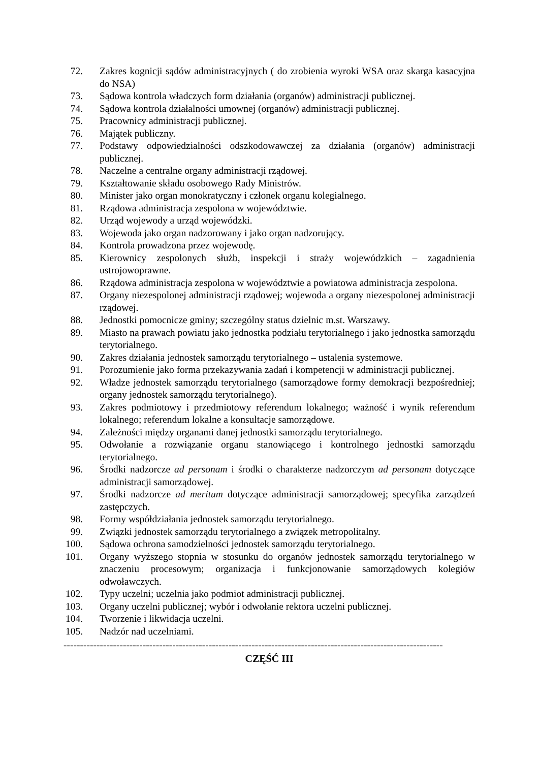72. Zakres kognicji sądów administracyjnych ( do zrobienia wyroki WSA oraz skarga kasacyjna do NSA)
73. Sądowa kontrola władczych form działania (organów) administracji publicznej.
74. Sądowa kontrola działalności umownej (organów) administracji publicznej.
75. Pracownicy administracji publicznej.
76. Majątek publiczny.
77. Podstawy odpowiedzialności odszkodowawczej za działania (organów) administracji publicznej.
78. Naczelne a centralne organy administracji rządowej.
79. Kształtowanie składu osobowego Rady Ministrów.
80. Minister jako organ monokratyczny i członek organu kolegialnego.
81. Rządowa administracja zespolona w województwie.
82. Urząd wojewody a urząd wojewódzki.
83. Wojewoda jako organ nadzorowany i jako organ nadzorujący.
84. Kontrola prowadzona przez wojewodę.
85. Kierownicy zespolonych służb, inspekcji i straży wojewódzkich – zagadnienia ustrojowoprawne.
86. Rządowa administracja zespolona w województwie a powiatowa administracja zespolona.
87. Organy niezespolonej administracji rządowej; wojewoda a organy niezespolonej administracji rządowej.
88. Jednostki pomocnicze gminy; szczególny status dzielnic m.st. Warszawy.
89. Miasto na prawach powiatu jako jednostka podziału terytorialnego i jako jednostka samorządu terytorialnego.
90. Zakres działania jednostek samorządu terytorialnego – ustalenia systemowe.
91. Porozumienie jako forma przekazywania zadań i kompetencji w administracji publicznej.
92. Władze jednostek samorządu terytorialnego (samorządowe formy demokracji bezpośredniej; organy jednostek samorządu terytorialnego).
93. Zakres podmiotowy i przedmiotowy referendum lokalnego; ważność i wynik referendum lokalnego; referendum lokalne a konsultacje samorządowe.
94. Zależności między organami danej jednostki samorządu terytorialnego.
95. Odwołanie a rozwiązanie organu stanowiącego i kontrolnego jednostki samorządu terytorialnego.
96. Środki nadzorcze ad personam i środki o charakterze nadzorczym ad personam dotyczące administracji samorządowej.
97. Środki nadzorcze ad meritum dotyczące administracji samorządowej; specyfika zarządzeń zastępczych.
98. Formy współdziałania jednostek samorządu terytorialnego.
99. Związki jednostek samorządu terytorialnego a związek metropolitalny.
100. Sądowa ochrona samodzielności jednostek samorządu terytorialnego.
101. Organy wyższego stopnia w stosunku do organów jednostek samorządu terytorialnego w znaczeniu procesowym; organizacja i funkcjonowanie samorządowych kolegiów odwoławczych.
102. Typy uczelni; uczelnia jako podmiot administracji publicznej.
103. Organy uczelni publicznej; wybór i odwołanie rektora uczelni publicznej.
104. Tworzenie i likwidacja uczelni.
105. Nadzór nad uczelniami.
-------------------------------------------------------------------------------------------------------------------
CZĘŚĆ III